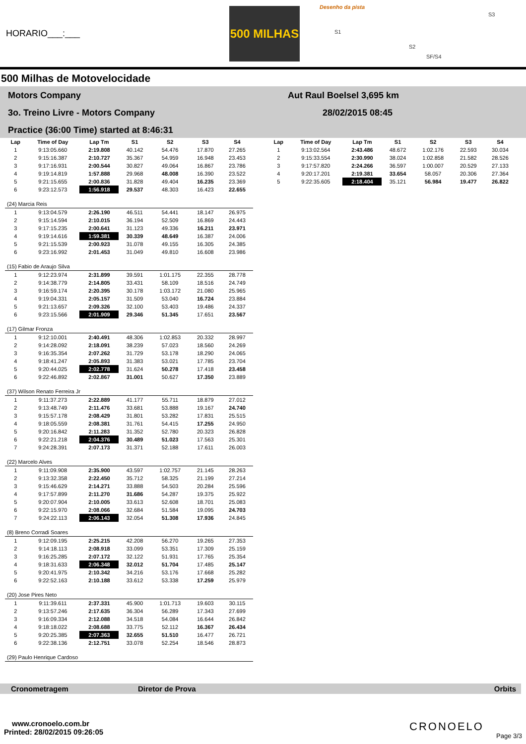HORARIO___:___
500 MILHAS
Desenho da pista
S1
S2
S3
SF/S4
500 Milhas de Motovelocidade
Motors Company
3o. Treino Livre - Motors Company
Practice (36:00 Time) started at 8:46:31
Aut Raul Boelsel 3,695 km
28/02/2015 08:45
| Lap | Time of Day | Lap Tm | S1 | S2 | S3 | S4 |
| --- | --- | --- | --- | --- | --- | --- |
| 1 | 9:13:05.660 | 2:19.808 | 40.142 | 54.476 | 17.870 | 27.265 |
| 2 | 9:15:16.387 | 2:10.727 | 35.367 | 54.959 | 16.948 | 23.453 |
| 3 | 9:17:16.931 | 2:00.544 | 30.827 | 49.064 | 16.867 | 23.786 |
| 4 | 9:19:14.819 | 1:57.888 | 29.968 | 48.008 | 16.390 | 23.522 |
| 5 | 9:21:15.655 | 2:00.836 | 31.828 | 49.404 | 16.235 | 23.369 |
| 6 | 9:23:12.573 | 1:56.918 | 29.537 | 48.303 | 16.423 | 22.655 |
| (24) Marcia Reis | | | | | | |
| 1 | 9:13:04.579 | 2:26.190 | 46.511 | 54.441 | 18.147 | 26.975 |
| 2 | 9:15:14.594 | 2:10.015 | 36.194 | 52.509 | 16.869 | 24.443 |
| 3 | 9:17:15.235 | 2:00.641 | 31.123 | 49.336 | 16.211 | 23.971 |
| 4 | 9:19:14.616 | 1:59.381 | 30.339 | 48.649 | 16.387 | 24.006 |
| 5 | 9:21:15.539 | 2:00.923 | 31.078 | 49.155 | 16.305 | 24.385 |
| 6 | 9:23:16.992 | 2:01.453 | 31.049 | 49.810 | 16.608 | 23.986 |
| (15) Fabio de Araujo Silva | | | | | | |
| 1 | 9:12:23.974 | 2:31.899 | 39.591 | 1:01.175 | 22.355 | 28.778 |
| 2 | 9:14:38.779 | 2:14.805 | 33.431 | 58.109 | 18.516 | 24.749 |
| 3 | 9:16:59.174 | 2:20.395 | 30.178 | 1:03.172 | 21.080 | 25.965 |
| 4 | 9:19:04.331 | 2:05.157 | 31.509 | 53.040 | 16.724 | 23.884 |
| 5 | 9:21:13.657 | 2:09.326 | 32.100 | 53.403 | 19.486 | 24.337 |
| 6 | 9:23:15.566 | 2:01.909 | 29.346 | 51.345 | 17.651 | 23.567 |
| (17) Gilmar Fronza | | | | | | |
| 1 | 9:12:10.001 | 2:40.491 | 48.306 | 1:02.853 | 20.332 | 28.997 |
| 2 | 9:14:28.092 | 2:18.091 | 38.239 | 57.023 | 18.560 | 24.269 |
| 3 | 9:16:35.354 | 2:07.262 | 31.729 | 53.178 | 18.290 | 24.065 |
| 4 | 9:18:41.247 | 2:05.893 | 31.383 | 53.021 | 17.785 | 23.704 |
| 5 | 9:20:44.025 | 2:02.778 | 31.624 | 50.278 | 17.418 | 23.458 |
| 6 | 9:22:46.892 | 2:02.867 | 31.001 | 50.627 | 17.350 | 23.889 |
| (37) Wilson Renato Ferreira Jr | | | | | | |
| 1 | 9:11:37.273 | 2:22.889 | 41.177 | 55.711 | 18.879 | 27.012 |
| 2 | 9:13:48.749 | 2:11.476 | 33.681 | 53.888 | 19.167 | 24.740 |
| 3 | 9:15:57.178 | 2:08.429 | 31.801 | 53.282 | 17.831 | 25.515 |
| 4 | 9:18:05.559 | 2:08.381 | 31.761 | 54.415 | 17.255 | 24.950 |
| 5 | 9:20:16.842 | 2:11.283 | 31.352 | 52.780 | 20.323 | 26.828 |
| 6 | 9:22:21.218 | 2:04.376 | 30.489 | 51.023 | 17.563 | 25.301 |
| 7 | 9:24:28.391 | 2:07.173 | 31.371 | 52.188 | 17.611 | 26.003 |
| (22) Marcelo Alves | | | | | | |
| 1 | 9:11:09.908 | 2:35.900 | 43.597 | 1:02.757 | 21.145 | 28.263 |
| 2 | 9:13:32.358 | 2:22.450 | 35.712 | 58.325 | 21.199 | 27.214 |
| 3 | 9:15:46.629 | 2:14.271 | 33.888 | 54.503 | 20.284 | 25.596 |
| 4 | 9:17:57.899 | 2:11.270 | 31.686 | 54.287 | 19.375 | 25.922 |
| 5 | 9:20:07.904 | 2:10.005 | 33.613 | 52.608 | 18.701 | 25.083 |
| 6 | 9:22:15.970 | 2:08.066 | 32.684 | 51.584 | 19.095 | 24.703 |
| 7 | 9:24:22.113 | 2:06.143 | 32.054 | 51.308 | 17.936 | 24.845 |
| (8) Breno Corradi Soares | | | | | | |
| 1 | 9:12:09.195 | 2:25.215 | 42.208 | 56.270 | 19.265 | 27.353 |
| 2 | 9:14:18.113 | 2:08.918 | 33.099 | 53.351 | 17.309 | 25.159 |
| 3 | 9:16:25.285 | 2:07.172 | 32.122 | 51.931 | 17.765 | 25.354 |
| 4 | 9:18:31.633 | 2:06.348 | 32.012 | 51.704 | 17.485 | 25.147 |
| 5 | 9:20:41.975 | 2:10.342 | 34.216 | 53.176 | 17.668 | 25.282 |
| 6 | 9:22:52.163 | 2:10.188 | 33.612 | 53.338 | 17.259 | 25.979 |
| (20) Jose Pires Neto | | | | | | |
| 1 | 9:11:39.611 | 2:37.331 | 45.900 | 1:01.713 | 19.603 | 30.115 |
| 2 | 9:13:57.246 | 2:17.635 | 36.304 | 56.289 | 17.343 | 27.699 |
| 3 | 9:16:09.334 | 2:12.088 | 34.518 | 54.084 | 16.644 | 26.842 |
| 4 | 9:18:18.022 | 2:08.688 | 33.775 | 52.112 | 16.367 | 26.434 |
| 5 | 9:20:25.385 | 2:07.363 | 32.655 | 51.510 | 16.477 | 26.721 |
| 6 | 9:22:38.136 | 2:12.751 | 33.078 | 52.254 | 18.546 | 28.873 |
| (29) Paulo Henrique Cardoso | | | | | | |
| Lap | Time of Day | Lap Tm | S1 | S2 | S3 | S4 |
| --- | --- | --- | --- | --- | --- | --- |
| 1 | 9:13:02.564 | 2:43.486 | 48.672 | 1:02.176 | 22.593 | 30.034 |
| 2 | 9:15:33.554 | 2:30.990 | 38.024 | 1:02.858 | 21.582 | 28.526 |
| 3 | 9:17:57.820 | 2:24.266 | 36.597 | 1:00.007 | 20.529 | 27.133 |
| 4 | 9:20:17.201 | 2:19.381 | 33.654 | 58.057 | 20.306 | 27.364 |
| 5 | 9:22:35.605 | 2:18.404 | 35.121 | 56.984 | 19.477 | 26.822 |
Cronometragem Diretor de Prova Orbits
www.cronoelo.com.br
Printed: 28/02/2015 09:26:05
CRONOELO
Page 3/3